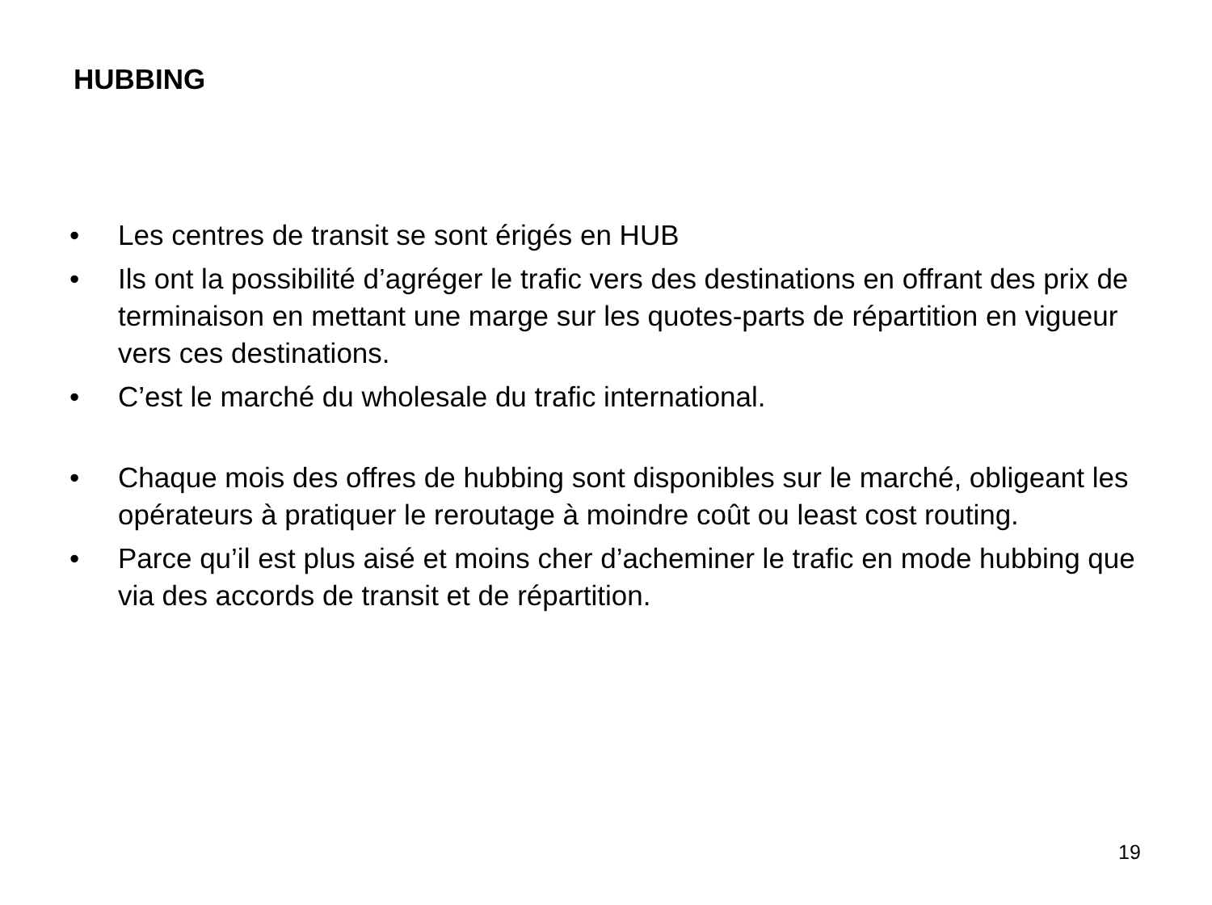HUBBING
• Les centres de transit se sont érigés en HUB
• Ils ont la possibilité d’agréger le trafic vers des destinations en offrant des prix de terminaison en mettant une marge sur les quotes-parts de répartition en vigueur vers ces destinations.
• C’est le marché du wholesale du trafic international.
• Chaque mois des offres de hubbing sont disponibles sur le marché, obligeant les opérateurs à pratiquer le reroutage à moindre coût ou least cost routing.
• Parce qu’il est plus aisé et moins cher d’acheminer le trafic en mode hubbing que via des accords de transit et de répartition.
19